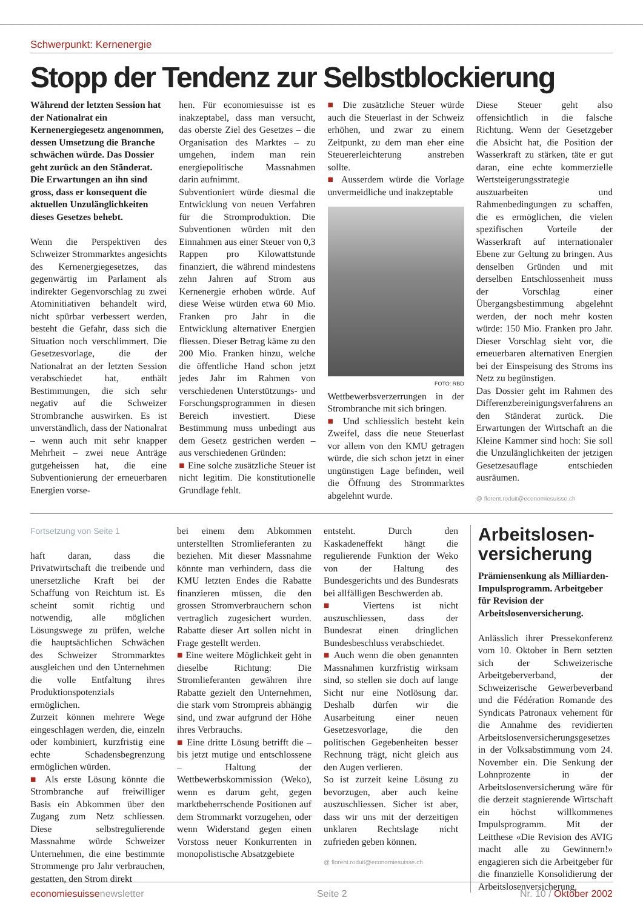Schwerpunkt: Kernenergie
Stopp der Tendenz zur Selbstblockierung
Während der letzten Session hat der Nationalrat ein Kernenergiegesetz angenommen, dessen Umsetzung die Branche schwächen würde. Das Dossier geht zurück an den Ständerat. Die Erwartungen an ihn sind gross, dass er konsequent die aktuellen Unzulänglichkeiten dieses Gesetzes behebt.
Wenn die Perspektiven des Schweizer Strommarktes angesichts des Kernenergiegesetzes, das gegenwärtig im Parlament als indirekter Gegenvorschlag zu zwei Atominitiativen behandelt wird, nicht spürbar verbessert werden, besteht die Gefahr, dass sich die Situation noch verschlimmert. Die Gesetzesvorlage, die der Nationalrat an der letzten Session verabschiedet hat, enthält Bestimmungen, die sich sehr negativ auf die Schweizer Strombranche auswirken. Es ist unverständlich, dass der Nationalrat – wenn auch mit sehr knapper Mehrheit – zwei neue Anträge gutgeheissen hat, die eine Subventionierung der erneuerbaren Energien vorse-
hen. Für economiesuisse ist es inakzeptabel, dass man versucht, das oberste Ziel des Gesetzes – die Organisation des Marktes – zu umgehen, indem man rein energiepolitische Massnahmen darin aufnimmt.
Subventioniert würde diesmal die Entwicklung von neuen Verfahren für die Stromproduktion. Die Subventionen würden mit den Einnahmen aus einer Steuer von 0,3 Rappen pro Kilowattstunde finanziert, die während mindestens zehn Jahren auf Strom aus Kernenergie erhoben würde. Auf diese Weise würden etwa 60 Mio. Franken pro Jahr in die Entwicklung alternativer Energien fliessen. Dieser Betrag käme zu den 200 Mio. Franken hinzu, welche die öffentliche Hand schon jetzt jedes Jahr im Rahmen von verschiedenen Unterstützungs- und Forschungsprogrammen in diesen Bereich investiert. Diese Bestimmung muss unbedingt aus dem Gesetz gestrichen werden – aus verschiedenen Gründen:
■ Eine solche zusätzliche Steuer ist nicht legitim. Die konstitutionelle Grundlage fehlt.
■ Die zusätzliche Steuer würde auch die Steuerlast in der Schweiz erhöhen, und zwar zu einem Zeitpunkt, zu dem man eher eine Steuererleichterung anstreben sollte.
■ Ausserdem würde die Vorlage unvermeidliche und inakzeptable
FOTO: RBD
Wettbewerbsverzerrungen in der Strombranche mit sich bringen.
■ Und schliesslich besteht kein Zweifel, dass die neue Steuerlast vor allem von den KMU getragen würde, die sich schon jetzt in einer ungünstigen Lage befinden, weil die Öffnung des Strommarktes abgelehnt wurde.
Diese Steuer geht also offensichtlich in die falsche Richtung. Wenn der Gesetzgeber die Absicht hat, die Position der Wasserkraft zu stärken, täte er gut daran, eine echte kommerzielle Wertsteigerungsstrategie auszuarbeiten und Rahmenbedingungen zu schaffen, die es ermöglichen, die vielen spezifischen Vorteile der Wasserkraft auf internationaler Ebene zur Geltung zu bringen. Aus denselben Gründen und mit derselben Entschlossenheit muss der Vorschlag einer Übergangsbestimmung abgelehnt werden, der noch mehr kosten würde: 150 Mio. Franken pro Jahr. Dieser Vorschlag sieht vor, die erneuerbaren alternativen Energien bei der Einspeisung des Stroms ins Netz zu begünstigen.
Das Dossier geht im Rahmen des Differenzbereinigungsverfahrens an den Ständerat zurück. Die Erwartungen der Wirtschaft an die Kleine Kammer sind hoch: Sie soll die Unzulänglichkeiten der jetzigen Gesetzesauflage entschieden ausräumen.
@ florent.roduit@economiesuisse.ch
Fortsetzung von Seite 1
haft daran, dass die Privatwirtschaft die treibende und unersetzliche Kraft bei der Schaffung von Reichtum ist. Es scheint somit richtig und notwendig, alle möglichen Lösungswege zu prüfen, welche die hauptsächlichen Schwächen des Schweizer Strommarktes ausgleichen und den Unternehmen die volle Entfaltung ihres Produktionspotenzials ermöglichen.
Zurzeit können mehrere Wege eingeschlagen werden, die, einzeln oder kombiniert, kurzfristig eine echte Schadensbegrenzung ermöglichen würden.
■ Als erste Lösung könnte die Strombranche auf freiwilliger Basis ein Abkommen über den Zugang zum Netz schliessen. Diese selbstregulierende Massnahme würde Schweizer Unternehmen, die eine bestimmte Strommenge pro Jahr verbrauchen, gestatten, den Strom direkt
bei einem dem Abkommen unterstellten Stromlieferanten zu beziehen. Mit dieser Massnahme könnte man verhindern, dass die KMU letzten Endes die Rabatte finanzieren müssen, die den grossen Stromverbrauchern schon vertraglich zugesichert wurden. Rabatte dieser Art sollen nicht in Frage gestellt werden.
■ Eine weitere Möglichkeit geht in dieselbe Richtung: Die Stromlieferanten gewähren ihre Rabatte gezielt den Unternehmen, die stark vom Strompreis abhängig sind, und zwar aufgrund der Höhe ihres Verbrauchs.
■ Eine dritte Lösung betrifft die – bis jetzt mutige und entschlossene – Haltung der Wettbewerbskommission (Weko), wenn es darum geht, gegen marktbeherrschende Positionen auf dem Strommarkt vorzugehen, oder wenn Widerstand gegen einen Vorstoss neuer Konkurrenten in monopolistische Absatzgebiete
entsteht. Durch den Kaskadeneffekt hängt die regulierende Funktion der Weko von der Haltung des Bundesgerichts und des Bundesrats bei allfälligen Beschwerden ab.
■ Viertens ist nicht auszuschliessen, dass der Bundesrat einen dringlichen Bundesbeschluss verabschiedet.
■ Auch wenn die oben genannten Massnahmen kurzfristig wirksam sind, so stellen sie doch auf lange Sicht nur eine Notlösung dar. Deshalb dürfen wir die Ausarbeitung einer neuen Gesetzesvorlage, die den politischen Gegebenheiten besser Rechnung trägt, nicht gleich aus den Augen verlieren.
So ist zurzeit keine Lösung zu bevorzugen, aber auch keine auszuschliessen. Sicher ist aber, dass wir uns mit der derzeitigen unklaren Rechtslage nicht zufrieden geben können.
@ florent.roduit@economiesuisse.ch
Arbeitslosen-versicherung
Prämiensenkung als Milliarden-Impulsprogramm. Arbeitgeber für Revision der Arbeitslosenversicherung.
Anlässlich ihrer Pressekonferenz vom 10. Oktober in Bern setzten sich der Schweizerische Arbeitgeberverband, der Schweizerische Gewerbeverband und die Fédération Romande des Syndicats Patronaux vehement für die Annahme des revidierten Arbeitslosenversicherungsgesetzes in der Volksabstimmung vom 24. November ein. Die Senkung der Lohnprozente in der Arbeitslosenversicherung wäre für die derzeit stagnierende Wirtschaft ein höchst willkommenes Impulsprogramm. Mit der Leitthese «Die Revision des AVIG macht alle zu Gewinnern!» engagieren sich die Arbeitgeber für die finanzielle Konsolidierung der Arbeitslosenversicherung.
economiesuissenewsletter Seite 2 Nr. 10 / Oktober 2002